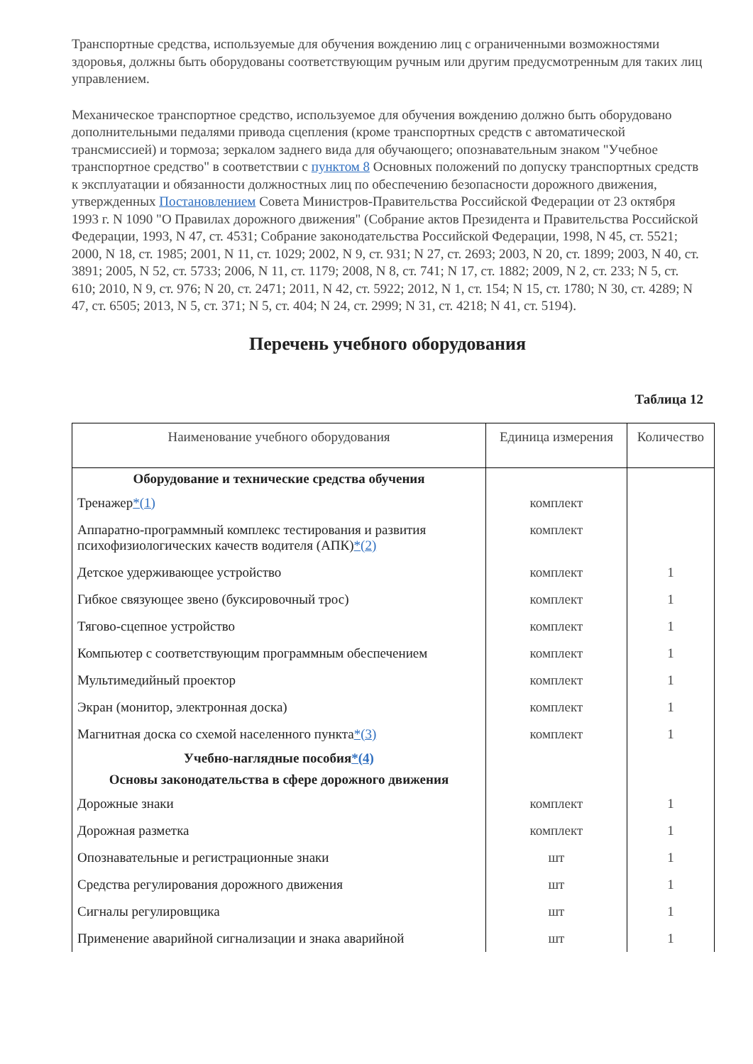Транспортные средства, используемые для обучения вождению лиц с ограниченными возможностями здоровья, должны быть оборудованы соответствующим ручным или другим предусмотренным для таких лиц управлением.
Механическое транспортное средство, используемое для обучения вождению должно быть оборудовано дополнительными педалями привода сцепления (кроме транспортных средств с автоматической трансмиссией) и тормоза; зеркалом заднего вида для обучающего; опознавательным знаком "Учебное транспортное средство" в соответствии с пунктом 8 Основных положений по допуску транспортных средств к эксплуатации и обязанности должностных лиц по обеспечению безопасности дорожного движения, утвержденных Постановлением Совета Министров-Правительства Российской Федерации от 23 октября 1993 г. N 1090 "О Правилах дорожного движения" (Собрание актов Президента и Правительства Российской Федерации, 1993, N 47, ст. 4531; Собрание законодательства Российской Федерации, 1998, N 45, ст. 5521; 2000, N 18, ст. 1985; 2001, N 11, ст. 1029; 2002, N 9, ст. 931; N 27, ст. 2693; 2003, N 20, ст. 1899; 2003, N 40, ст. 3891; 2005, N 52, ст. 5733; 2006, N 11, ст. 1179; 2008, N 8, ст. 741; N 17, ст. 1882; 2009, N 2, ст. 233; N 5, ст. 610; 2010, N 9, ст. 976; N 20, ст. 2471; 2011, N 42, ст. 5922; 2012, N 1, ст. 154; N 15, ст. 1780; N 30, ст. 4289; N 47, ст. 6505; 2013, N 5, ст. 371; N 5, ст. 404; N 24, ст. 2999; N 31, ст. 4218; N 41, ст. 5194).
Перечень учебного оборудования
Таблица 12
| Наименование учебного оборудования | Единица измерения | Количество |
| --- | --- | --- |
| Оборудование и технические средства обучения | | |
| Тренажер *(1) | комплект | |
| Аппаратно-программный комплекс тестирования и развития психофизиологических качеств водителя (АПК) *(2) | комплект | |
| Детское удерживающее устройство | комплект | 1 |
| Гибкое связующее звено (буксировочный трос) | комплект | 1 |
| Тягово-сцепное устройство | комплект | 1 |
| Компьютер с соответствующим программным обеспечением | комплект | 1 |
| Мультимедийный проектор | комплект | 1 |
| Экран (монитор, электронная доска) | комплект | 1 |
| Магнитная доска со схемой населенного пункта *(3) | комплект | 1 |
| Учебно-наглядные пособия *(4) | | |
| Основы законодательства в сфере дорожного движения | | |
| Дорожные знаки | комплект | 1 |
| Дорожная разметка | комплект | 1 |
| Опознавательные и регистрационные знаки | шт | 1 |
| Средства регулирования дорожного движения | шт | 1 |
| Сигналы регулировщика | шт | 1 |
| Применение аварийной сигнализации и знака аварийной | шт | 1 |